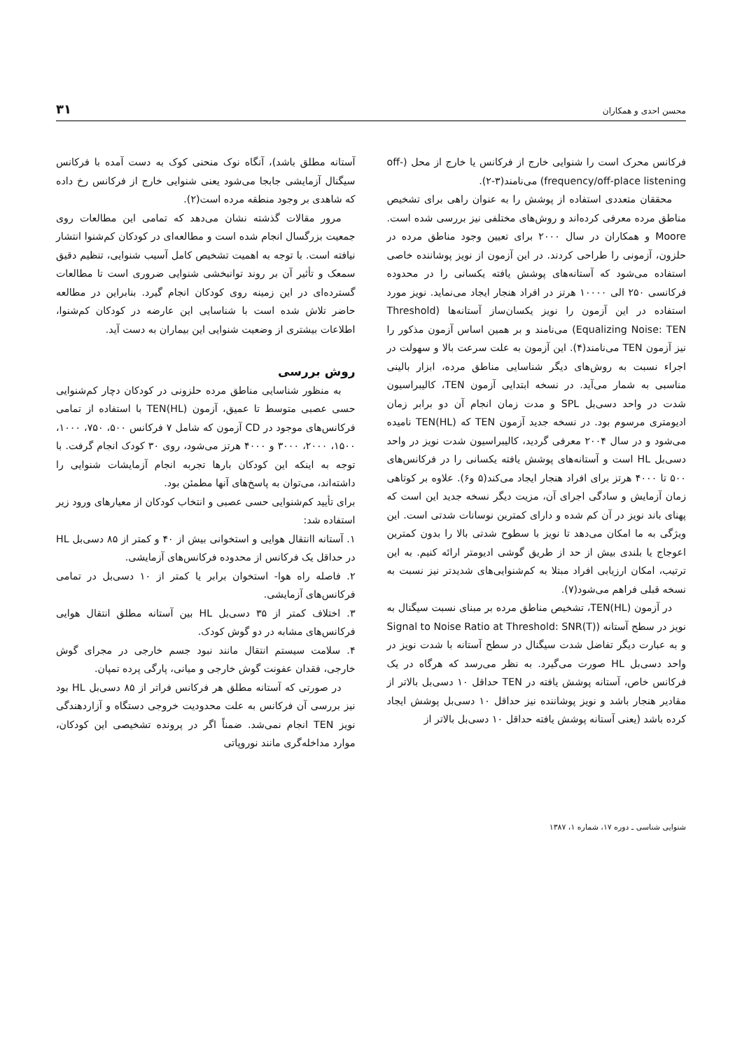محسن احدی و همکاران ۳۱
فرکانس محرک است را شنوایی خارج از فرکانس یا خارج از محل (off-frequency/off-place listening) می‌نامند(۳-۲).
محققان متعددی استفاده از پوشش را به عنوان راهی برای تشخیص مناطق مرده معرفی کرده‌اند و روش‌های مختلفی نیز بررسی شده است. Moore و همکاران در سال ۲۰۰۰ برای تعیین وجود مناطق مرده در حلزون، آزمونی را طراحی کردند. در این آزمون از نویز پوشاننده خاصی استفاده می‌شود که آستانه‌های پوشش یافته یکسانی را در محدوده فرکانسی ۲۵۰ الی ۱۰۰۰۰ هرتز در افراد هنجار ایجاد می‌نماید. نویز مورد استفاده در این آزمون را نویز یکسان‌ساز آستانه‌ها (Threshold Equalizing Noise: TEN) می‌نامند و بر همین اساس آزمون مذکور را نیز آزمون TEN می‌نامند(۴). این آزمون به علت سرعت بالا و سهولت در اجراء نسبت به روش‌های دیگر شناسایی مناطق مرده، ابزار بالینی مناسبی به شمار می‌آید. در نسخه ابتدایی آزمون TEN، کالیبراسیون شدت در واحد دسی‌بل SPL و مدت زمان انجام آن دو برابر زمان ادیومتری مرسوم بود. در نسخه جدید آزمون TEN که (TEN(HL نامیده می‌شود و در سال ۲۰۰۴ معرفی گردید، کالیبراسیون شدت نویز در واحد دسی‌بل HL است و آستانه‌های پوشش یافته یکسانی را در فرکانس‌های ۵۰۰ تا ۴۰۰۰ هرتز برای افراد هنجار ایجاد می‌کند(۵ و۶). علاوه بر کوتاهی زمان آزمایش و سادگی اجرای آن، مزیت دیگر نسخه جدید این است که پهنای باند نویز در آن کم شده و دارای کمترین نوسانات شدتی است. این ویژگی به ما امکان می‌دهد تا نویز با سطوح شدتی بالا را بدون کمترین اعوجاج یا بلندی بیش از حد از طریق گوشی ادیومتر ارائه کنیم. به این ترتیب، امکان ارزیابی افراد مبتلا به کم‌شنوایی‌های شدیدتر نیز نسبت به نسخه قبلی فراهم می‌شود(۷).
در آزمون (TEN(HL، تشخیص مناطق مرده بر مبنای نسبت سیگنال به نویز در سطح آستانه (Signal to Noise Ratio at Threshold: SNR(T) و به عبارت دیگر تفاضل شدت سیگنال در سطح آستانه با شدت نویز در واحد دسی‌بل HL صورت می‌گیرد. به نظر می‌رسد که هرگاه در یک فرکانس خاص، آستانه پوشش یافته در TEN حداقل ۱۰ دسی‌بل بالاتر از مقادیر هنجار باشد و نویز پوشاننده نیز حداقل ۱۰ دسی‌بل پوشش ایجاد کرده باشد (یعنی آستانه پوشش یافته حداقل ۱۰ دسی‌بل بالاتر از
آستانه مطلق باشد)، آنگاه نوک منحنی کوک به دست آمده با فرکانس سیگنال آزمایشی جابجا می‌شود یعنی شنوایی خارج از فرکانس رخ داده که شاهدی بر وجود منطقه مرده است(۲).
مرور مقالات گذشته نشان می‌دهد که تمامی این مطالعات روی جمعیت بزرگسال انجام شده است و مطالعه‌ای در کودکان کم‌شنوا انتشار نیافته است. با توجه به اهمیت تشخیص کامل آسیب شنوایی، تنظیم دقیق سمعک و تأثیر آن بر روند توانبخشی شنوایی ضروری است تا مطالعات گسترده‌ای در این زمینه روی کودکان انجام گیرد. بنابراین در مطالعه حاضر تلاش شده است با شناسایی این عارضه در کودکان کم‌شنوا، اطلاعات بیشتری از وضعیت شنوایی این بیماران به دست آید.
روش بررسی
به منظور شناسایی مناطق مرده حلزونی در کودکان دچار کم‌شنوایی حسی عصبی متوسط تا عمیق، آزمون (TEN(HL با استفاده از تمامی فرکانس‌های موجود در CD آزمون که شامل ۷ فرکانس ۵۰۰، ۷۵۰، ۱۰۰۰، ۱۵۰۰، ۲۰۰۰، ۳۰۰۰ و ۴۰۰۰ هرتز می‌شود، روی ۳۰ کودک انجام گرفت. با توجه به اینکه این کودکان بارها تجربه انجام آزمایشات شنوایی را داشته‌اند، می‌توان به پاسخ‌های آنها مطمئن بود.
برای تأیید کم‌شنوایی حسی عصبی و انتخاب کودکان از معیارهای ورود زیر استفاده شد:
۱. آستانه اانتقال هوایی و استخوانی بیش از ۴۰ و کمتر از ۸۵ دسی‌بل HL در حداقل یک فرکانس از محدوده فرکانس‌های آزمایشی.
۲. فاصله راه هوا- استخوان برابر یا کمتر از ۱۰ دسی‌بل در تمامی فرکانس‌های آزمایشی.
۳. اختلاف کمتر از ۳۵ دسی‌بل HL بین آستانه مطلق انتقال هوایی فرکانس‌های مشابه در دو گوش کودک.
۴. سلامت سیستم انتقال مانند نبود جسم خارجی در مجرای گوش خارجی، فقدان عفونت گوش خارجی و میانی، پارگی پرده تمپان.
در صورتی که آستانه مطلق هر فرکانس فراتر از ۸۵ دسی‌بل HL بود نیز بررسی آن فرکانس به علت محدودیت خروجی دستگاه و آزاردهندگی نویز TEN انجام نمی‌شد. ضمناً اگر در پرونده تشخیصی این کودکان، موارد مداخله‌گری مانند نوروپاتی
شنوایی شناسی ـ دوره ۱۷، شماره ۱، ۱۳۸۷